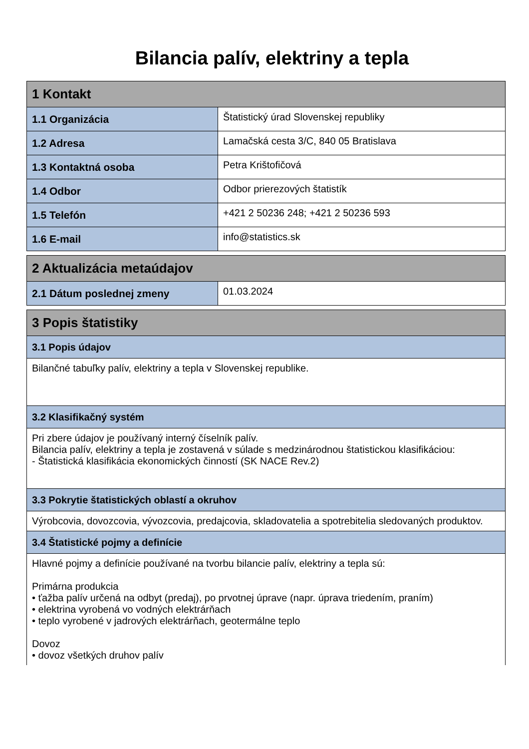Bilancia palív, elektriny a tepla
| 1 Kontakt | |
| --- | --- |
| 1.1 Organizácia | Štatistický úrad Slovenskej republiky |
| 1.2 Adresa | Lamačská cesta 3/C, 840 05 Bratislava |
| 1.3 Kontaktná osoba | Petra Krištofičová |
| 1.4 Odbor | Odbor prierezových štatistík |
| 1.5 Telefón | +421 2 50236 248; +421 2 50236 593 |
| 1.6 E-mail | info@statistics.sk |
| 2 Aktualizácia metaúdajov | |
| --- | --- |
| 2.1 Dátum poslednej zmeny | 01.03.2024 |
| 3 Popis štatistiky |
| --- |
| 3.1 Popis údajov |
| Bilančné tabuľky palív, elektriny a tepla v Slovenskej republike. |
| 3.2 Klasifikačný systém |
| Pri zbere údajov je používaný interný číselník palív. Bilancia palív, elektriny a tepla je zostavená v súlade s medzinárodnou štatistickou klasifikáciou: - Štatistická klasifikácia ekonomických činností (SK NACE Rev.2) |
| 3.3 Pokrytie štatistických oblastí a okruhov |
| Výrobcovia, dovozcovia, vývozcovia, predajcovia, skladovatelia a spotrebitelia sledovaných produktov. |
| 3.4 Štatistické pojmy a definície |
| Hlavné pojmy a definície používané na tvorbu bilancie palív, elektriny a tepla sú: Primárna produkcia • ťažba palív určená na odbyt (predaj), po prvotnej úprave (napr. úprava triedením, praním) • elektrina vyrobená vo vodných elektrárňach • teplo vyrobené v jadrových elektrárňach, geotermálne teplo Dovoz • dovoz všetkých druhov palív |